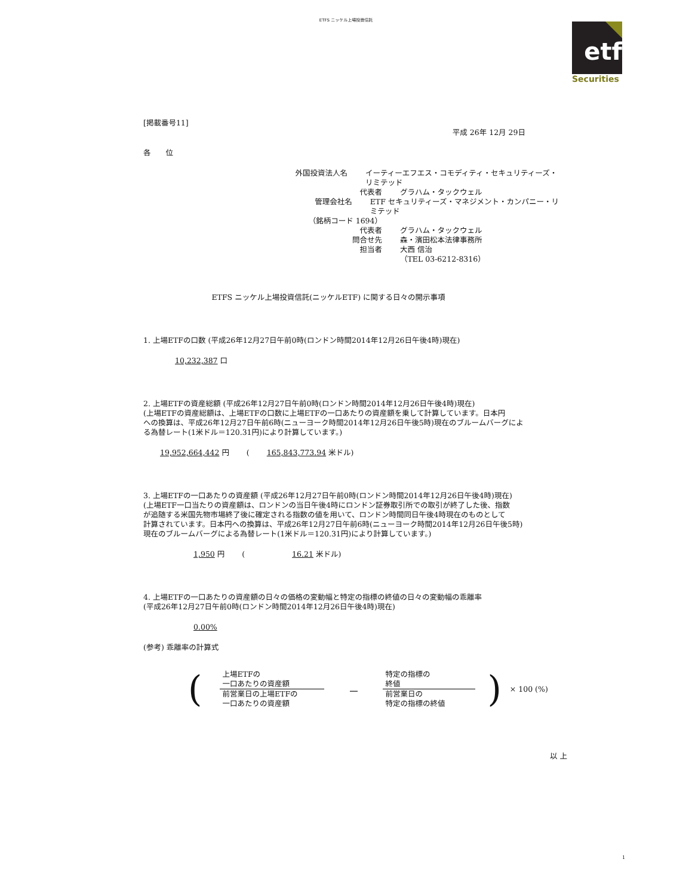ETFS ニッケル上場投資信託
etf
Securities
[掲載番号11]
平成 26年 12月 29日
各　　位
外国投資法人名 イーティーエフエス・コモディティ・セキュリティーズ・リミテッド
代表者 グラハム・タックウェル
管理会社名 ETF セキュリティーズ・マネジメント・カンパニー・リミテッド
（銘柄コード 1694）
代表者 グラハム・タックウェル
問合せ先 森・濱田松本法律事務所
担当者 大西 信治
（TEL 03-6212-8316）
ETFS ニッケル上場投資信託(ニッケルETF) に関する日々の開示事項
1. 上場ETFの口数 (平成26年12月27日午前0時(ロンドン時間2014年12月26日午後4時)現在)
10,232,387 口
2. 上場ETFの資産総額 (平成26年12月27日午前0時(ロンドン時間2014年12月26日午後4時)現在)
(上場ETFの資産総額は、上場ETFの口数に上場ETFの一口あたりの資産額を乗して計算しています。日本円
への換算は、平成26年12月27日午前6時(ニューヨーク時間2014年12月26日午後5時)現在のブルームバーグによ
る為替レート(1米ドル＝120.31円)により計算しています。)
19,952,664,442 円　　 (　　 165,843,773.94 米ドル)
3. 上場ETFの一口あたりの資産額 (平成26年12月27日午前0時(ロンドン時間2014年12月26日午後4時)現在)
(上場ETF一口当たりの資産額は、ロンドンの当日午後4時にロンドン証券取引所での取引が終了した後、指数
が追随する米国先物市場終了後に確定される指数の値を用いて、ロンドン時間同日午後4時現在のものとして
計算されています。日本円への換算は、平成26年12月27日午前6時(ニューヨーク時間2014年12月26日午後5時)
現在のブルームバーグによる為替レート(1米ドル＝120.31円)により計算しています。)
1,950 円　　 (　　　　　　 16.21 米ドル)
4. 上場ETFの一口あたりの資産額の日々の価格の変動幅と特定の指標の終値の日々の変動幅の乖離率
(平成26年12月27日午前0時(ロンドン時間2014年12月26日午後4時)現在)
0.00%
(参考) 乖離率の計算式
(
上場ETFの
一口あたりの資産額
前営業日の上場ETFの
一口あたりの資産額
－
特定の指標の
終値
前営業日の
特定の指標の終値
) × 100 (%)
以 上
1